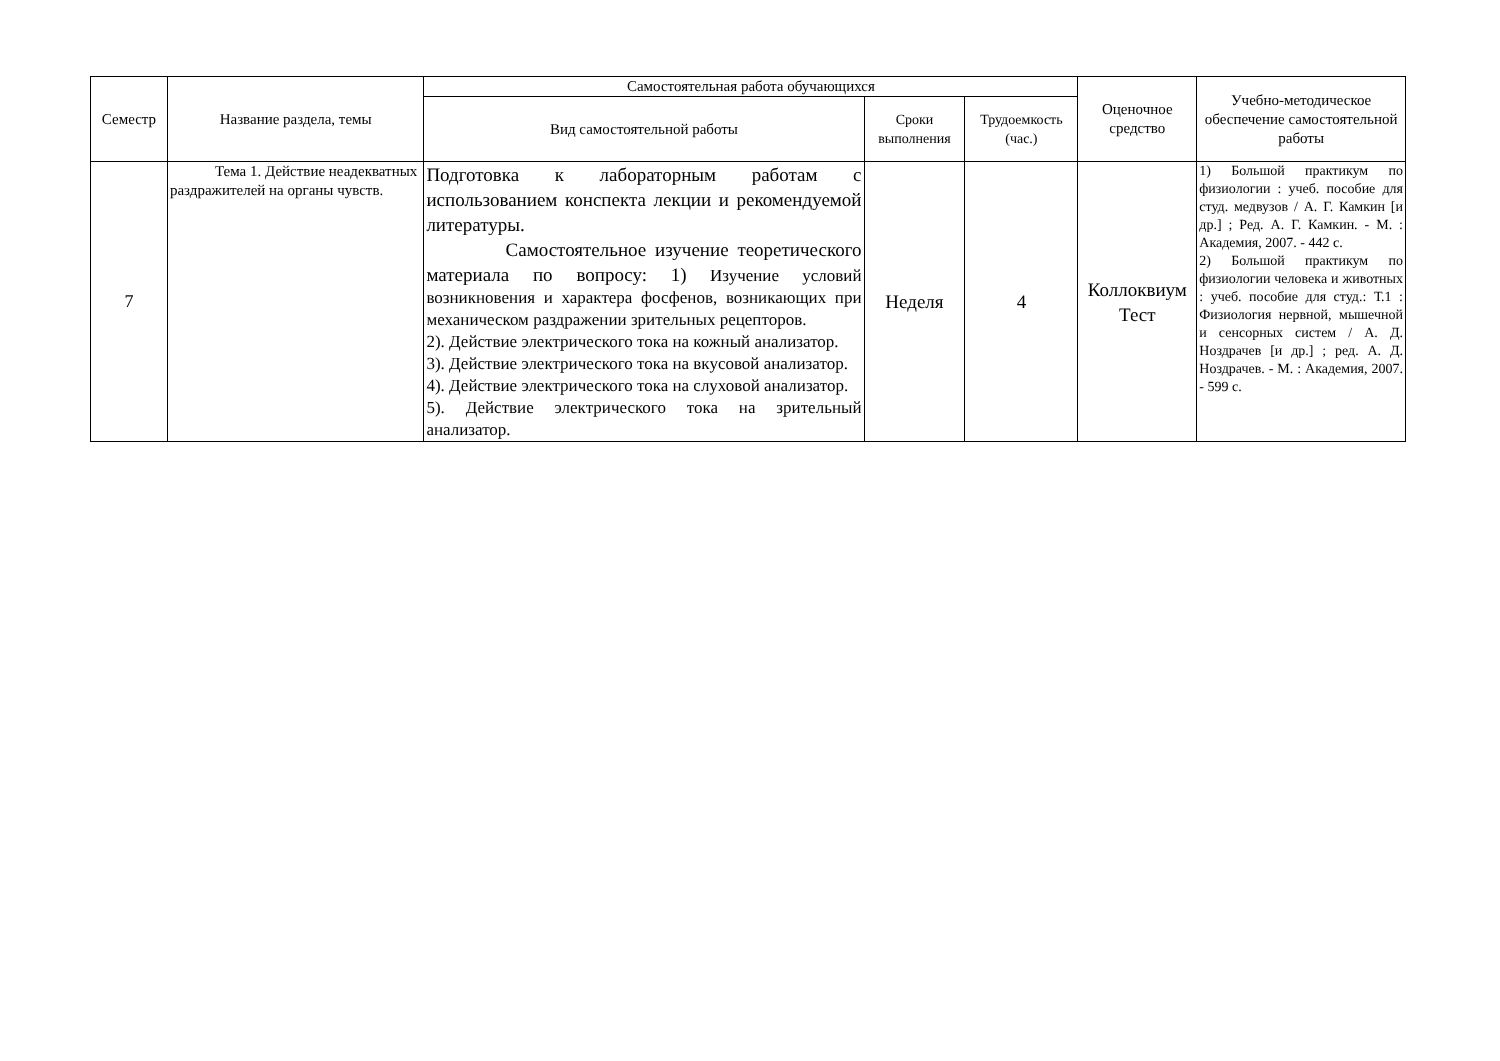| Семестр | Название раздела, темы | Самостоятельная работа обучающихся | | | Оценочное средство | Учебно-методическое обеспечение самостоятельной работы |
| --- | --- | --- | --- | --- | --- | --- |
| | | Вид самостоятельной работы | Сроки выполнения | Трудоемкость (час.) | | |
| 7 | Тема 1. Действие неадекватных раздражителей на органы чувств. | Подготовка к лабораторным работам с использованием конспекта лекции и рекомендуемой литературы. Самостоятельное изучение теоретического материала по вопросу: 1) Изучение условий возникновения и характера фосфенов, возникающих при механическом раздражении зрительных рецепторов. 2). Действие электрического тока на кожный анализатор. 3). Действие электрического тока на вкусовой анализатор. 4). Действие электрического тока на слуховой анализатор. 5). Действие электрического тока на зрительный анализатор. | Неделя | 4 | Коллоквиум Тест | 1) Большой практикум по физиологии : учеб. пособие для студ. медвузов / А. Г. Камкин [и др.] ; Ред. А. Г. Камкин. - М. : Академия, 2007. - 442 с. 2) Большой практикум по физиологии человека и животных : учеб. пособие для студ.: Т.1 : Физиология нервной, мышечной и сенсорных систем / А. Д. Ноздрачев [и др.] ; ред. А. Д. Ноздрачев. - М. : Академия, 2007. - 599 с. |